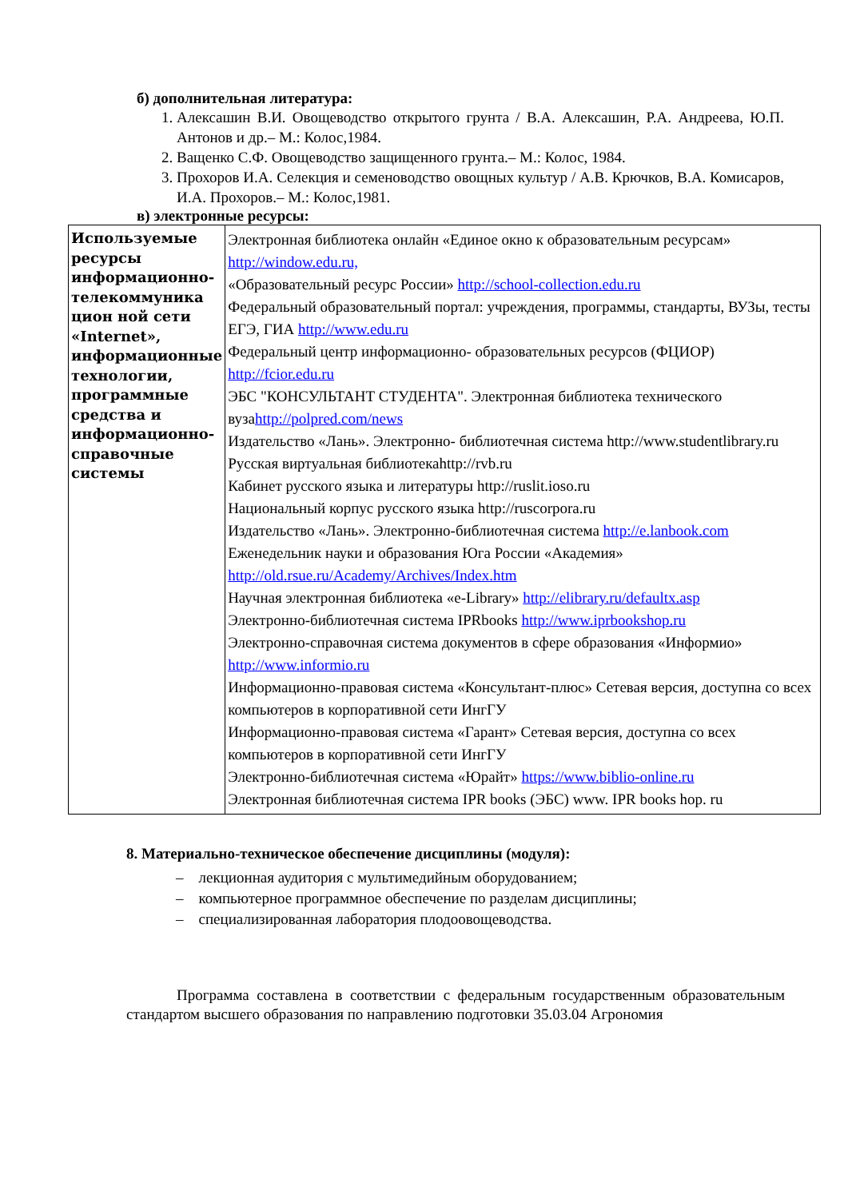б) дополнительная литература:
1. Алексашин В.И. Овощеводство открытого грунта / В.А. Алексашин, Р.А. Андреева, Ю.П. Антонов и др.– М.: Колос,1984.
2. Ващенко С.Ф. Овощеводство защищенного грунта.– М.: Колос, 1984.
3. Прохоров И.А. Селекция и семеноводство овощных культур / А.В. Крючков, В.А. Комисаров, И.А. Прохоров.– М.: Колос,1981.
в) электронные ресурсы:
| Используемые ресурсы информационно-телекоммуника цион ной сети «Internet», информационные технологии, программные средства и информационно-справочные системы | Электронная библиотека онлайн «Единое окно к образовательным ресурсам» http://window.edu.ru, «Образовательный ресурс России» http://school-collection.edu.ru Федеральный образовательный портал: учреждения, программы, стандарты, ВУЗы, тесты ЕГЭ, ГИА http://www.edu.ru Федеральный центр информационно- образовательных ресурсов (ФЦИОР) http://fcior.edu.ru ЭБС "КОНСУЛЬТАНТ СТУДЕНТА". Электронная библиотека технического вуза http://polpred.com/news Издательство «Лань». Электронно- библиотечная система http://www.studentlibrary.ru Русская виртуальная библиотекаhttp://rvb.ru Кабинет русского языка и литературы http://ruslit.ioso.ru Национальный корпус русского языка http://ruscorpora.ru Издательство «Лань». Электронно-библиотечная система http://e.lanbook.com Еженедельник науки и образования Юга России «Академия» http://old.rsue.ru/Academy/Archives/Index.htm Научная электронная библиотека «e-Library» http://elibrary.ru/defaultx.asp Электронно-библиотечная система IPRbooks http://www.iprbookshop.ru Электронно-справочная система документов в сфере образования «Информио» http://www.informio.ru Информационно-правовая система «Консультант-плюс» Сетевая версия, доступна со всех компьютеров в корпоративной сети ИнгГУ Информационно-правовая система «Гарант» Сетевая версия, доступна со всех компьютеров в корпоративной сети ИнгГУ Электронно-библиотечная система «Юрайт» https://www.biblio-online.ru Электронная библиотечная система IPR books (ЭБС) www. IPR books hop. ru |
8. Материально-техническое обеспечение дисциплины (модуля):
– лекционная аудитория с мультимедийным оборудованием;
– компьютерное программное обеспечение по разделам дисциплины;
– специализированная лаборатория плодоовощеводства.
Программа составлена в соответствии с федеральным государственным образовательным стандартом высшего образования по направлению подготовки 35.03.04 Агрономия